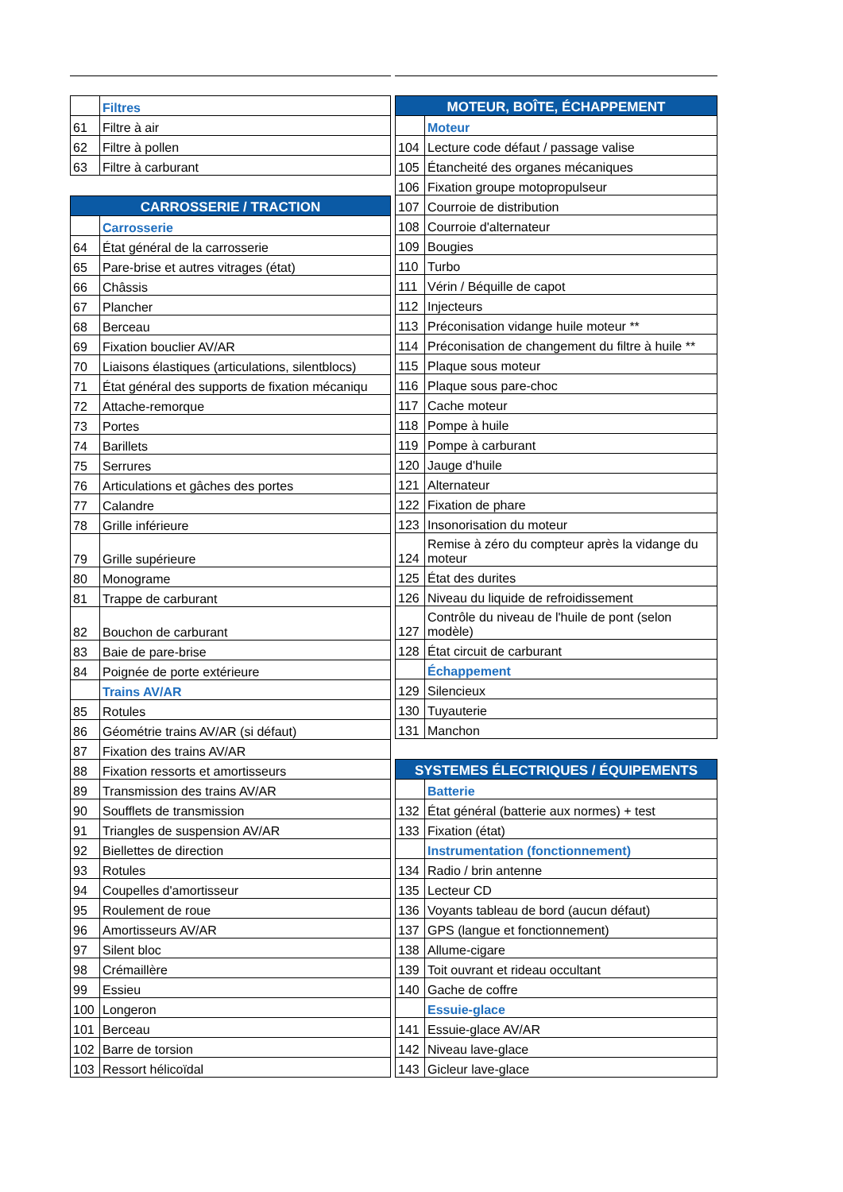| | Filtres |
| 61 | Filtre à air |
| 62 | Filtre à pollen |
| 63 | Filtre à carburant |
| CARROSSERIE / TRACTION | |
| | Carrosserie |
| 64 | État général de la carrosserie |
| 65 | Pare-brise et autres vitrages (état) |
| 66 | Châssis |
| 67 | Plancher |
| 68 | Berceau |
| 69 | Fixation bouclier AV/AR |
| 70 | Liaisons élastiques (articulations, silentblocs) |
| 71 | État général des supports de fixation mécaniqu |
| 72 | Attache-remorque |
| 73 | Portes |
| 74 | Barillets |
| 75 | Serrures |
| 76 | Articulations et gâches des portes |
| 77 | Calandre |
| 78 | Grille inférieure |
| 79 | Grille supérieure |
| 80 | Monograme |
| 81 | Trappe de carburant |
| 82 | Bouchon de carburant |
| 83 | Baie de pare-brise |
| 84 | Poignée de porte extérieure |
| | Trains AV/AR |
| 85 | Rotules |
| 86 | Géométrie trains AV/AR (si défaut) |
| 87 | Fixation des trains AV/AR |
| 88 | Fixation ressorts et amortisseurs |
| 89 | Transmission des trains AV/AR |
| 90 | Soufflets de transmission |
| 91 | Triangles de suspension AV/AR |
| 92 | Biellettes de direction |
| 93 | Rotules |
| 94 | Coupelles d'amortisseur |
| 95 | Roulement de roue |
| 96 | Amortisseurs AV/AR |
| 97 | Silent bloc |
| 98 | Crémaillère |
| 99 | Essieu |
| 100 | Longeron |
| 101 | Berceau |
| 102 | Barre de torsion |
| 103 | Ressort hélicoïdal |
| MOTEUR, BOÎTE, ÉCHAPPEMENT | |
| | Moteur |
| 104 | Lecture code défaut / passage valise |
| 105 | Étancheité des organes mécaniques |
| 106 | Fixation groupe motopropulseur |
| 107 | Courroie de distribution |
| 108 | Courroie d'alternateur |
| 109 | Bougies |
| 110 | Turbo |
| 111 | Vérin / Béquille de capot |
| 112 | Injecteurs |
| 113 | Préconisation vidange huile moteur ** |
| 114 | Préconisation de changement du filtre à huile ** |
| 115 | Plaque sous moteur |
| 116 | Plaque sous pare-choc |
| 117 | Cache moteur |
| 118 | Pompe à huile |
| 119 | Pompe à carburant |
| 120 | Jauge d'huile |
| 121 | Alternateur |
| 122 | Fixation de phare |
| 123 | Insonorisation du moteur |
| 124 | Remise à zéro du compteur après la vidange du moteur |
| 125 | État des durites |
| 126 | Niveau du liquide de refroidissement |
| 127 | Contrôle du niveau de l'huile de pont (selon modèle) |
| 128 | État circuit de carburant |
| | Échappement |
| 129 | Silencieux |
| 130 | Tuyauterie |
| 131 | Manchon |
| SYSTEMES ÉLECTRIQUES / ÉQUIPEMENTS | |
| | Batterie |
| 132 | État général (batterie aux normes) + test |
| 133 | Fixation (état) |
| | Instrumentation (fonctionnement) |
| 134 | Radio / brin antenne |
| 135 | Lecteur CD |
| 136 | Voyants tableau de bord (aucun défaut) |
| 137 | GPS (langue et fonctionnement) |
| 138 | Allume-cigare |
| 139 | Toit ouvrant et rideau occultant |
| 140 | Gache de coffre |
| | Essuie-glace |
| 141 | Essuie-glace AV/AR |
| 142 | Niveau lave-glace |
| 143 | Gicleur lave-glace |